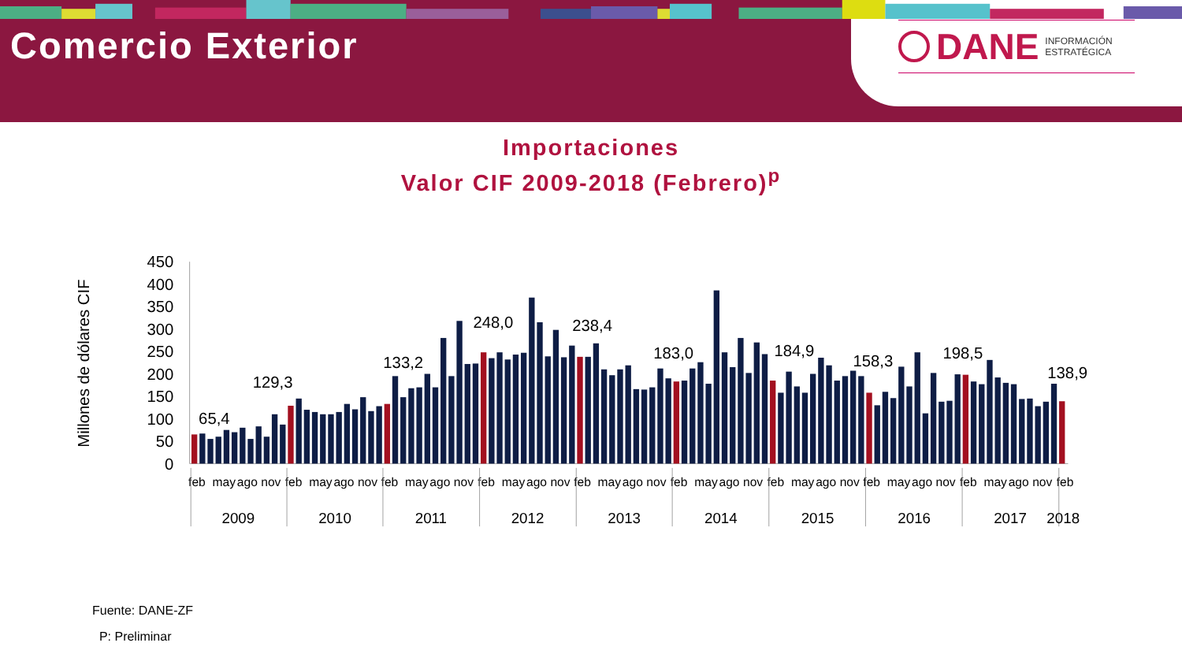Comercio Exterior
DANE
INFORMACIÓN
ESTRATÉGICA
Importaciones
Valor CIF 2009-2018 (Febrero)<sup>p</sup>
450
400
350
300
250
200
150
100
50
0
Millones de dólares CIF
65,4
129,3
133,2
248,0
238,4
183,0
184,9
158,3
198,5
138,9
feb
may
ago
nov
feb
may
ago
nov
feb
may
ago
nov
feb
may
ago
nov
feb
may
ago
nov
feb
may
ago
nov
feb
may
ago
nov
feb
may
ago
nov
feb
may
ago
nov
feb
2009
2010
2011
2012
2013
2014
2015
2016
2017
2018
Fuente: DANE-ZF
P: Preliminar